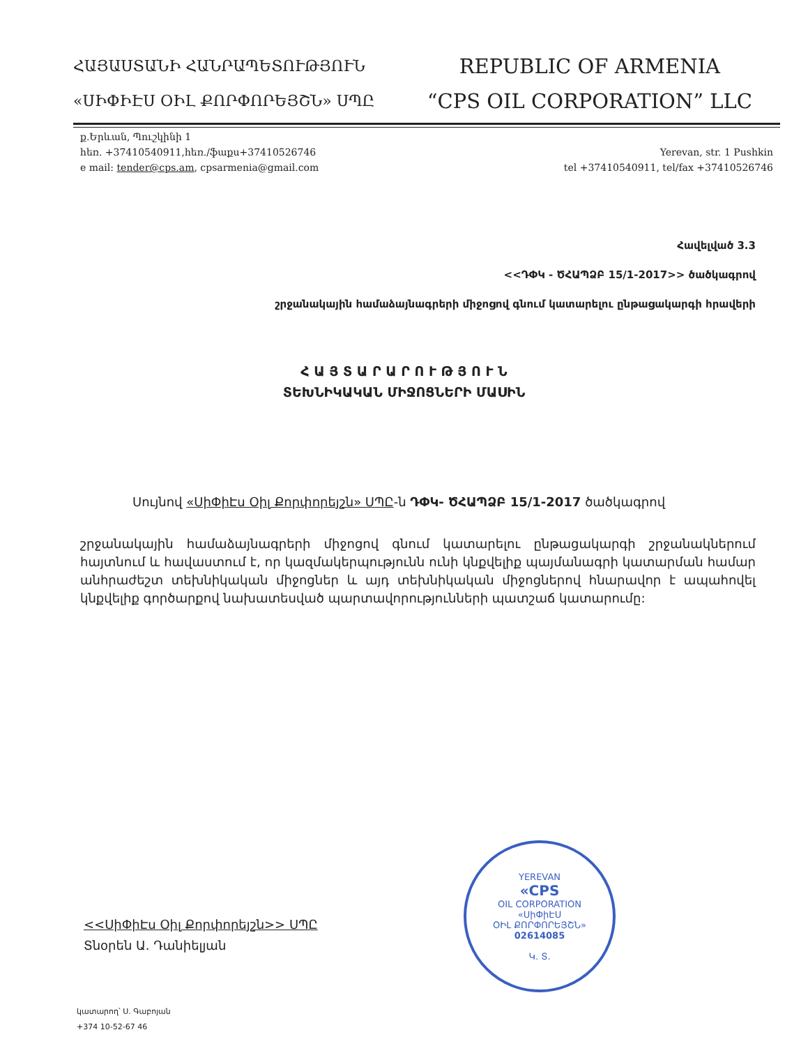ՀԱՅԱՍՏԱՆԻ ՀԱՆՐԱՊԵՏՈՒԹՅՈՒՆ
«ՍԻՓԻԷՍ ՕԻԼ ՔՈՐՓՈՐԵՅՇՆ» ՍՊԸ
REPUBLIC OF ARMENIA
“CPS OIL CORPORATION” LLC
ք.Երևան, Պուշկինի 1
հեռ. +37410540911,հեռ./ֆաքս+37410526746
e mail: tender@cps.am, cpsarmenia@gmail.com
Yerevan, str. 1 Pushkin
tel +37410540911, tel/fax +37410526746
Հավելված 3.3
<<ԴՓԿ - ԾՀԱՊՁԲ 15/1-2017>> ծածկագրով
շրջանակային համաձայնագրերի միջոցով գնում կատարելու ընթացակարգի հրավերի
Հ Ա Յ Տ Ա Ր Ա Ր Ո Ւ Թ Յ Ո Ւ Ն
ՏԵԽՆԻԿԱԿԱՆ ՄԻՋՈՑՆԵՐԻ ՄԱՍԻՆ
Սույնով «ՍիՓիԷս Օիլ Քորփորեյշն» ՍՊԸ-ն ԴՓԿ- ԾՀԱՊՁԲ 15/1-2017 ծածկագրով
շրջանակային համաձայնագրերի միջոցով գնում կատարելու ընթացակարգի շրջանակներում հայտնում և հավաստում է, որ կազմակերպությունն ունի կնքվելիք պայմանագրի կատարման համար անհրաժեշտ տեխնիկական միջոցներ և այդ տեխնիկական միջոցներով հնարավոր է ապահովել կնքվելիք գործարքով նախատեսված պարտավորությունների պատշաճ կատարումը:
<<ՍիՓիԷս Օիլ Քորփորեյշն>> ՍՊԸ
Տնօրեն Ա. Դանիելյան
YEREVAN
«CPS
OIL CORPORATION
«ՍիՓիԷՍ
ՕԻԼ ՔՈՐՓՈՐԵՅՇՆ»
02614085
Կ. Տ.
կատարող՝ Ս. Գաբոյան
+374 10-52-67 46